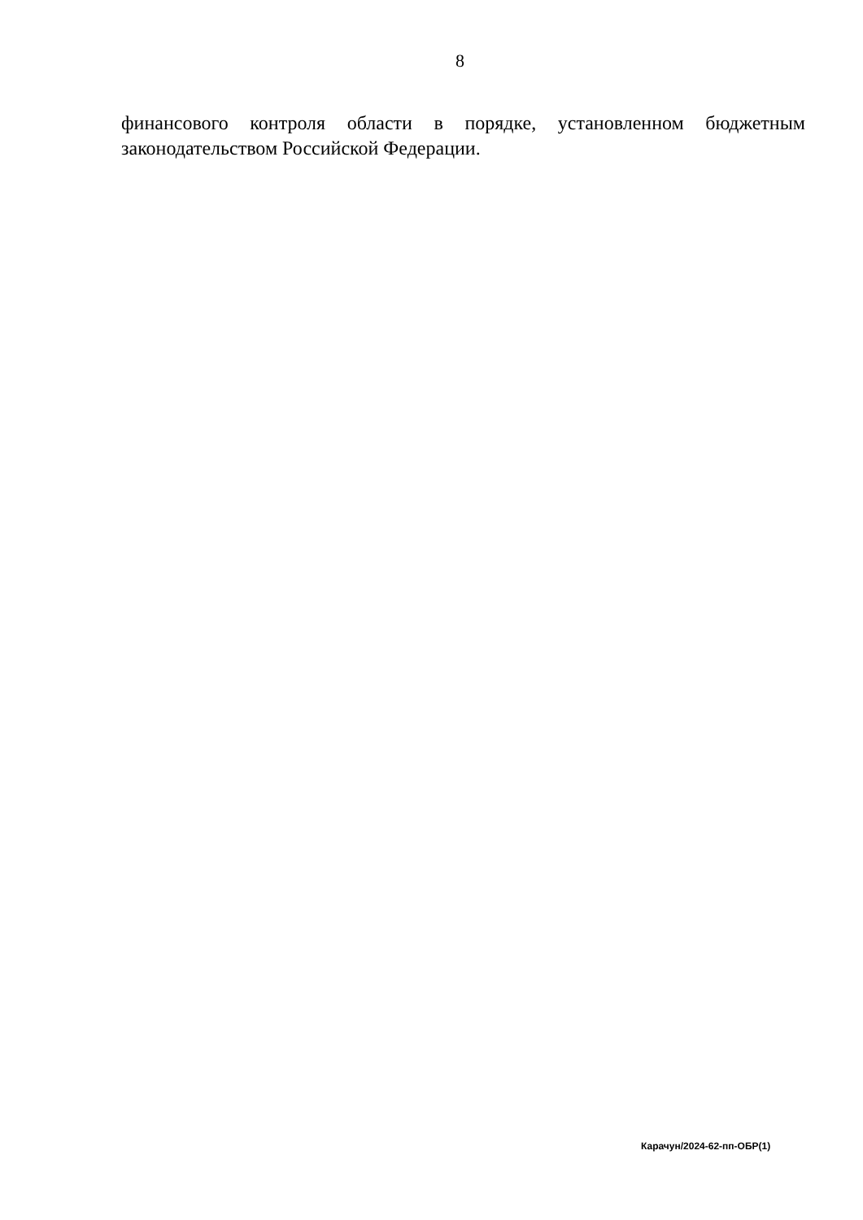8
финансового контроля области в порядке, установленном бюджетным законодательством Российской Федерации.
Карачун/2024-62-пп-ОБР(1)